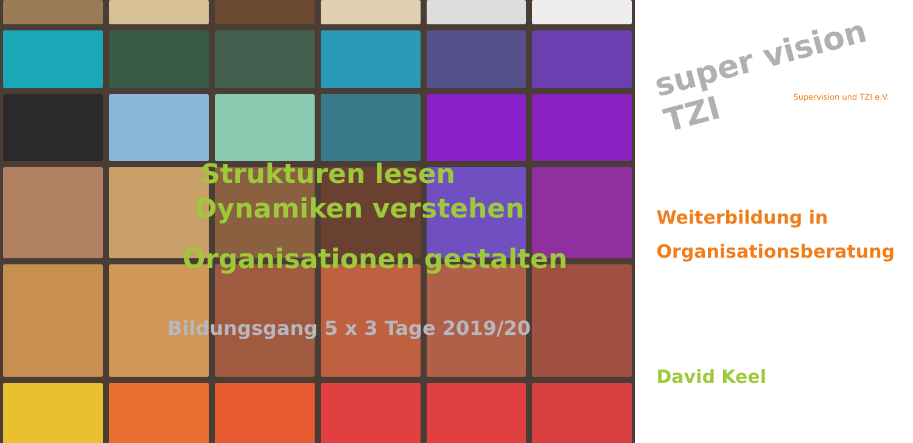Strukturen lesen
Dynamiken verstehen
Organisationen gestalten
Bildungsgang 5 x 3 Tage 2019/20
super vision TZI
Supervision und TZI e.V.
Weiterbildung in
Organisationsberatung
David Keel